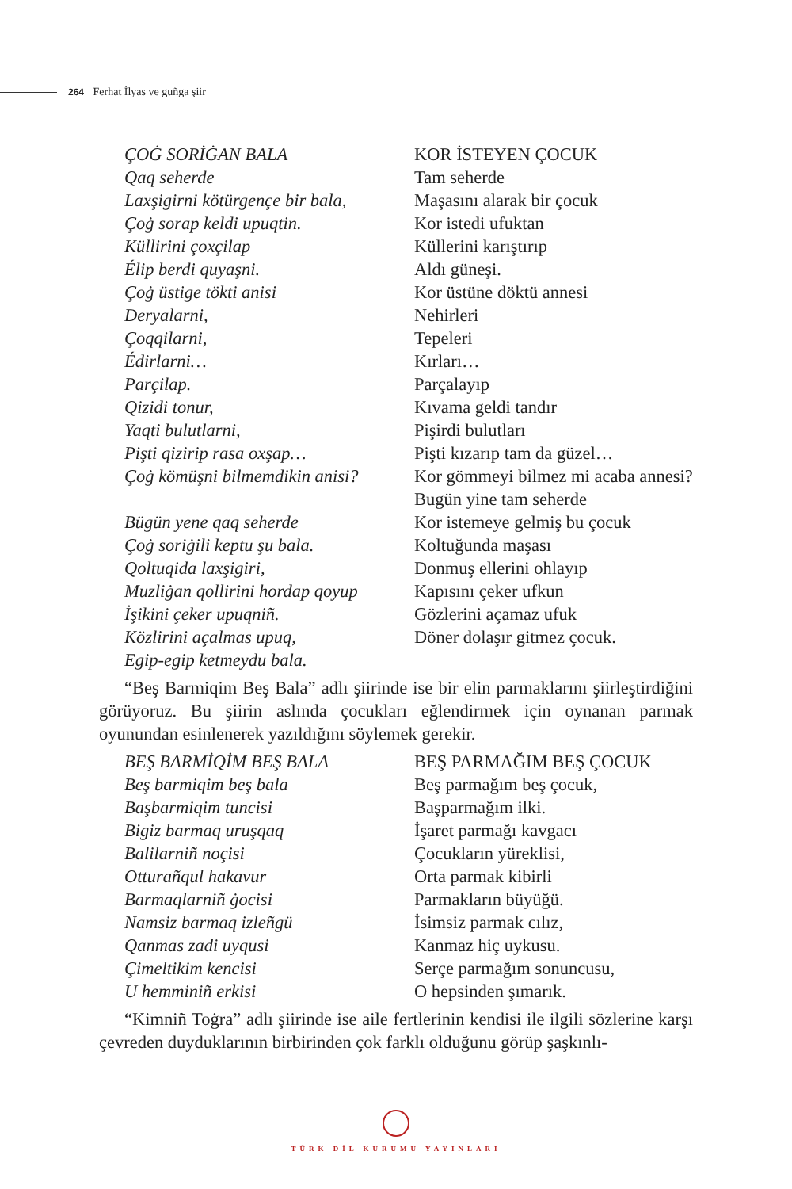264 Ferhat İlyas ve guñga şiir
ÇOĠ SORİĠAN BALA
Qaq seherde
Laxşigirni kötürgençe bir bala,
Çoġ sorap keldi upuqtin.
Küllirini çoxçilap
Élip berdi quyaşni.
Çoġ üstige tökti anisi
Deryalarni,
Çoqqilarni,
Édirlarni…
Parçilap.
Qizidi tonur,
Yaqti bulutlarni,
Pişti qizirip rasa oxşap…
Çoġ kömüşni bilmemdikin anisi?
Bügün yene qaq seherde
Çoġ soriġili keptu şu bala.
Qoltuqida laxşigiri,
Muzliġan qollirini hordap qoyup
İşikini çeker upuqniñ.
Közlirini açalmas upuq,
Egip-egip ketmeydu bala.
KOR İSTEYEN ÇOCUK
Tam seherde
Maşasını alarak bir çocuk
Kor istedi ufuktan
Küllerini karıştırıp
Aldı güneşi.
Kor üstüne döktü annesi
Nehirleri
Tepeleri
Kırları…
Parçalayıp
Kıvama geldi tandır
Pişirdi bulutları
Pişti kızarıp tam da güzel…
Kor gömmeyi bilmez mi acaba annesi?
Bugün yine tam seherde
Kor istemeye gelmiş bu çocuk
Koltuğunda maşası
Donmuş ellerini ohlayıp
Kapısını çeker ufkun
Gözlerini açamaz ufuk
Döner dolaşır gitmez çocuk.
“Beş Barmiqim Beş Bala” adlı şiirinde ise bir elin parmaklarını şiirleştirdiğini görüyoruz. Bu şiirin aslında çocukları eğlendirmek için oynanan parmak oyunundan esinlenerek yazıldığını söylemek gerekir.
BEŞ BARMİQİM BEŞ BALA
Beş barmiqim beş bala
Başbarmiqim tuncisi
Bigiz barmaq uruşqaq
Balilarniñ noçisi
Otturañqul hakavur
Barmaqlarniñ ġocisi
Namsiz barmaq izleñgü
Qanmas zadi uyqusi
Çimeltikim kencisi
U hemminiñ erkisi
BEŞ PARMAĞIM BEŞ ÇOCUK
Beş parmağım beş çocuk,
Başparmağım ilki.
İşaret parmağı kavgacı
Çocukların yüreklisi,
Orta parmak kibirli
Parmakların büyüğü.
İsimsiz parmak cılız,
Kanmaz hiç uykusu.
Serçe parmağım sonuncusu,
O hepsinden şımarık.
“Kimniñ Toġra” adlı şiirinde ise aile fertlerinin kendisi ile ilgili sözlerine karşı çevreden duyduklarının birbirinden çok farklı olduğunu görüp şaşkınlı-
TÜRK DİL KURUMU YAYINLARI